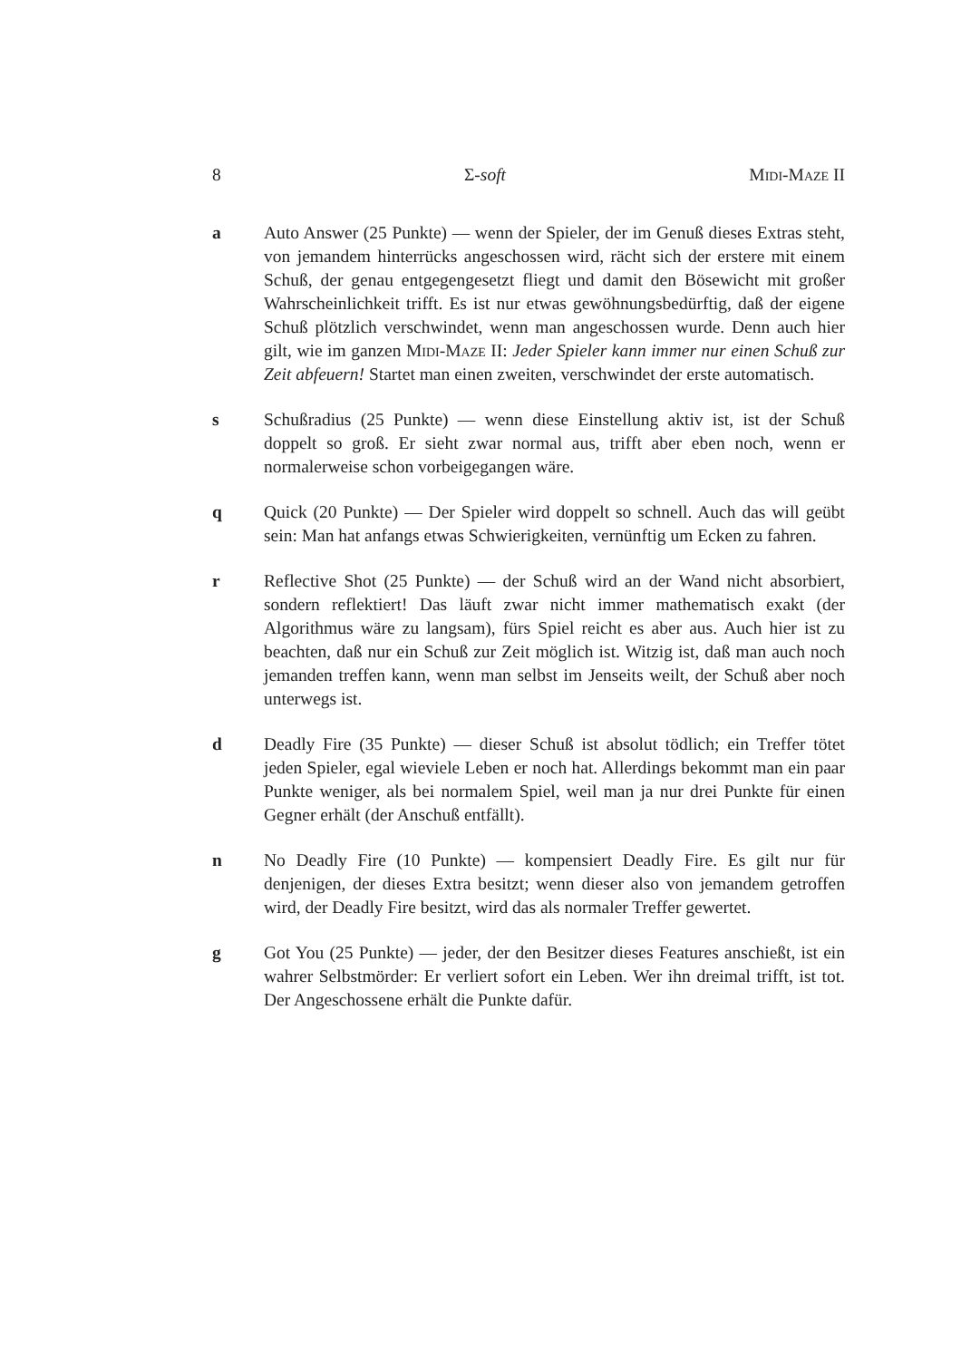8 Σ-soft Midi-Maze II
a Auto Answer (25 Punkte) — wenn der Spieler, der im Genuß dieses Extras steht, von jemandem hinterrücks angeschossen wird, rächt sich der erstere mit einem Schuß, der genau entgegengesetzt fliegt und damit den Bösewicht mit großer Wahrscheinlichkeit trifft. Es ist nur etwas gewöhnungsbedürftig, daß der eigene Schuß plötzlich verschwindet, wenn man angeschossen wurde. Denn auch hier gilt, wie im ganzen Midi-Maze II: Jeder Spieler kann immer nur einen Schuß zur Zeit abfeuern! Startet man einen zweiten, verschwindet der erste automatisch.
s Schußradius (25 Punkte) — wenn diese Einstellung aktiv ist, ist der Schuß doppelt so groß. Er sieht zwar normal aus, trifft aber eben noch, wenn er normalerweise schon vorbeigegangen wäre.
q Quick (20 Punkte) — Der Spieler wird doppelt so schnell. Auch das will geübt sein: Man hat anfangs etwas Schwierigkeiten, vernünftig um Ecken zu fahren.
r Reflective Shot (25 Punkte) — der Schuß wird an der Wand nicht absorbiert, sondern reflektiert! Das läuft zwar nicht immer mathematisch exakt (der Algorithmus wäre zu langsam), fürs Spiel reicht es aber aus. Auch hier ist zu beachten, daß nur ein Schuß zur Zeit möglich ist. Witzig ist, daß man auch noch jemanden treffen kann, wenn man selbst im Jenseits weilt, der Schuß aber noch unterwegs ist.
d Deadly Fire (35 Punkte) — dieser Schuß ist absolut tödlich; ein Treffer tötet jeden Spieler, egal wieviele Leben er noch hat. Allerdings bekommt man ein paar Punkte weniger, als bei normalem Spiel, weil man ja nur drei Punkte für einen Gegner erhält (der Anschuß entfällt).
n No Deadly Fire (10 Punkte) — kompensiert Deadly Fire. Es gilt nur für denjenigen, der dieses Extra besitzt; wenn dieser also von jemandem getroffen wird, der Deadly Fire besitzt, wird das als normaler Treffer gewertet.
g Got You (25 Punkte) — jeder, der den Besitzer dieses Features anschießt, ist ein wahrer Selbstmörder: Er verliert sofort ein Leben. Wer ihn dreimal trifft, ist tot. Der Angeschossene erhält die Punkte dafür.